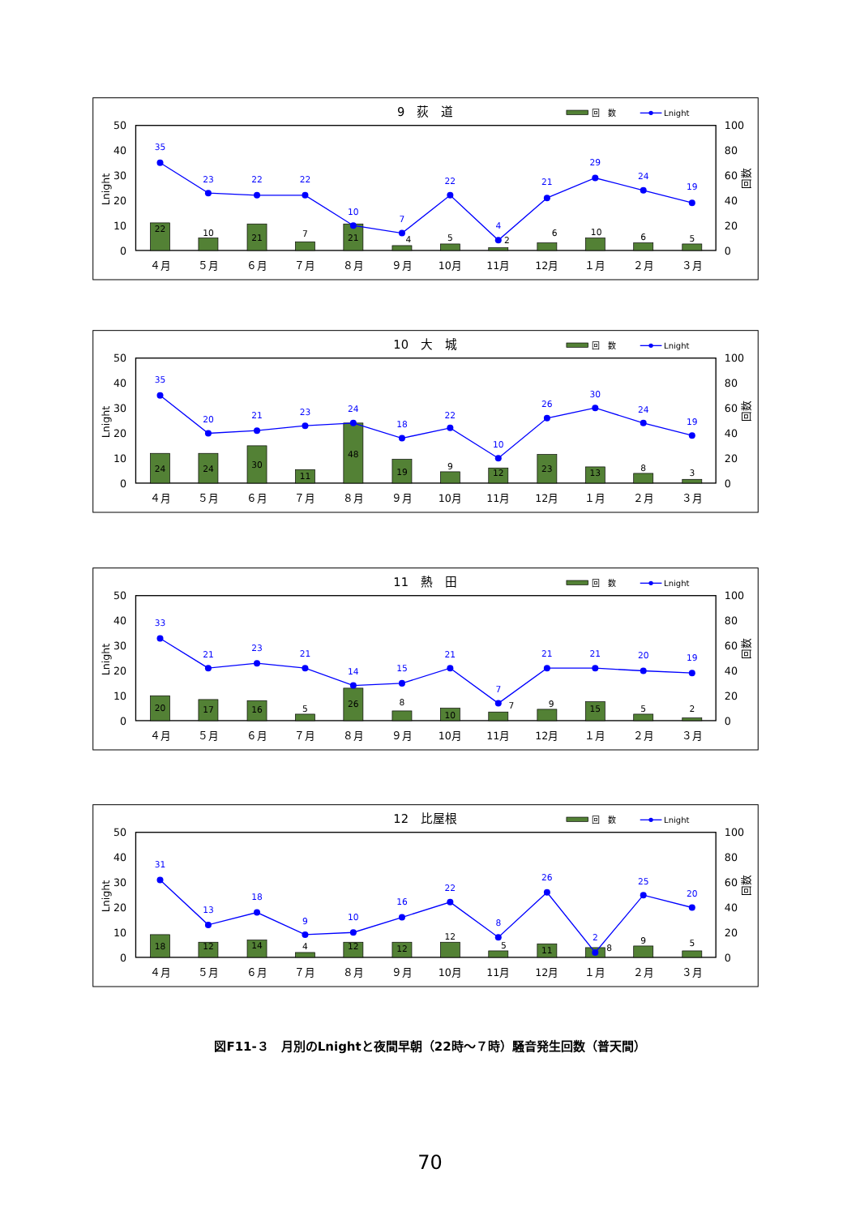9　荻　道
回　数
Lnight
50
40
30
20
10
0
100
80
60
40
20
0
Lnight
回数
４月
５月
６月
７月
８月
９月
10月
11月
12月
１月
２月
３月
22
10
21
7
21
4
5
2
6
10
6
5
35
23
22
22
10
7
22
4
21
29
24
19
10　大　城
回　数
Lnight
50
40
30
20
10
0
100
80
60
40
20
0
Lnight
回数
４月
５月
６月
７月
８月
９月
10月
11月
12月
１月
２月
３月
24
24
30
11
48
19
9
12
23
13
8
3
35
20
21
23
24
18
22
10
26
30
24
19
11　熱　田
回　数
Lnight
50
40
30
20
10
0
100
80
60
40
20
0
Lnight
回数
４月
５月
６月
７月
８月
９月
10月
11月
12月
１月
２月
３月
20
17
16
5
26
8
10
7
9
15
5
2
33
21
23
21
14
15
21
7
21
21
20
19
12　比屋根
回　数
Lnight
50
40
30
20
10
0
100
80
60
40
20
0
Lnight
回数
４月
５月
６月
７月
８月
９月
10月
11月
12月
１月
２月
３月
18
12
14
4
12
12
12
5
11
8
9
5
31
13
18
9
10
16
22
8
26
2
25
20
図F11-３　月別のLnightと夜間早朝（22時～７時）騒音発生回数（普天間）
70